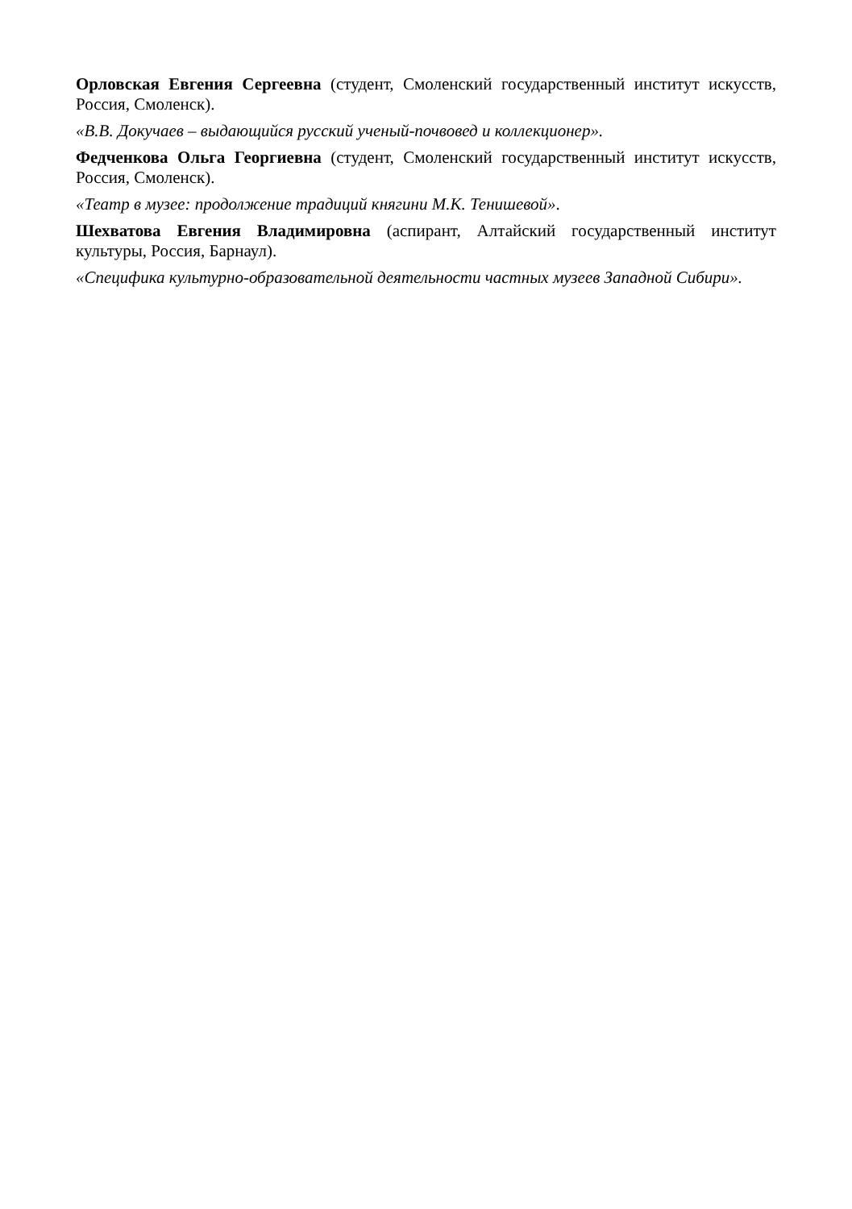Орловская Евгения Сергеевна (студент, Смоленский государственный институт искусств, Россия, Смоленск).
«В.В. Докучаев – выдающийся русский ученый-почвовед и коллекционер».
Федченкова Ольга Георгиевна (студент, Смоленский государственный институт искусств, Россия, Смоленск).
«Театр в музее: продолжение традиций княгини М.К. Тенишевой».
Шехватова Евгения Владимировна (аспирант, Алтайский государственный институт культуры, Россия, Барнаул).
«Специфика культурно-образовательной деятельности частных музеев Западной Сибири».